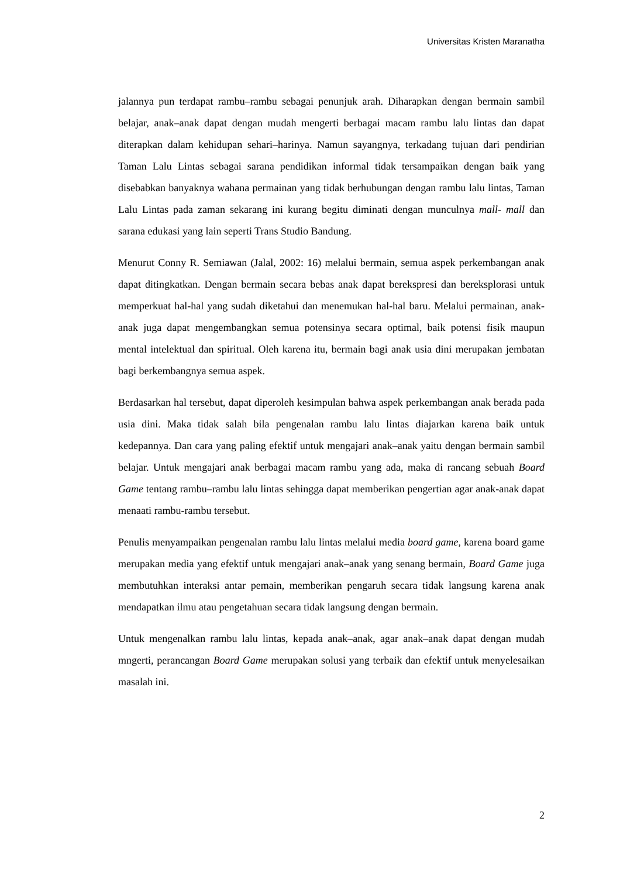Universitas Kristen Maranatha
jalannya pun terdapat rambu–rambu sebagai penunjuk arah. Diharapkan dengan bermain sambil belajar, anak–anak dapat dengan mudah mengerti berbagai macam rambu lalu lintas dan dapat diterapkan dalam kehidupan sehari–harinya. Namun sayangnya, terkadang tujuan dari pendirian Taman Lalu Lintas sebagai sarana pendidikan informal tidak tersampaikan dengan baik yang disebabkan banyaknya wahana permainan yang tidak berhubungan dengan rambu lalu lintas, Taman Lalu Lintas pada zaman sekarang ini kurang begitu diminati dengan munculnya mall- mall dan sarana edukasi yang lain seperti Trans Studio Bandung.
Menurut Conny R. Semiawan (Jalal, 2002: 16) melalui bermain, semua aspek perkembangan anak dapat ditingkatkan. Dengan bermain secara bebas anak dapat berekspresi dan bereksplorasi untuk memperkuat hal-hal yang sudah diketahui dan menemukan hal-hal baru. Melalui permainan, anak-anak juga dapat mengembangkan semua potensinya secara optimal, baik potensi fisik maupun mental intelektual dan spiritual. Oleh karena itu, bermain bagi anak usia dini merupakan jembatan bagi berkembangnya semua aspek.
Berdasarkan hal tersebut, dapat diperoleh kesimpulan bahwa aspek perkembangan anak berada pada usia dini. Maka tidak salah bila pengenalan rambu lalu lintas diajarkan karena baik untuk kedepannya. Dan cara yang paling efektif untuk mengajari anak–anak yaitu dengan bermain sambil belajar. Untuk mengajari anak berbagai macam rambu yang ada, maka di rancang sebuah Board Game tentang rambu–rambu lalu lintas sehingga dapat memberikan pengertian agar anak-anak dapat menaati rambu-rambu tersebut.
Penulis menyampaikan pengenalan rambu lalu lintas melalui media board game, karena board game merupakan media yang efektif untuk mengajari anak–anak yang senang bermain, Board Game juga membutuhkan interaksi antar pemain, memberikan pengaruh secara tidak langsung karena anak mendapatkan ilmu atau pengetahuan secara tidak langsung dengan bermain.
Untuk mengenalkan rambu lalu lintas, kepada anak–anak, agar anak–anak dapat dengan mudah mngerti, perancangan Board Game merupakan solusi yang terbaik dan efektif untuk menyelesaikan masalah ini.
2